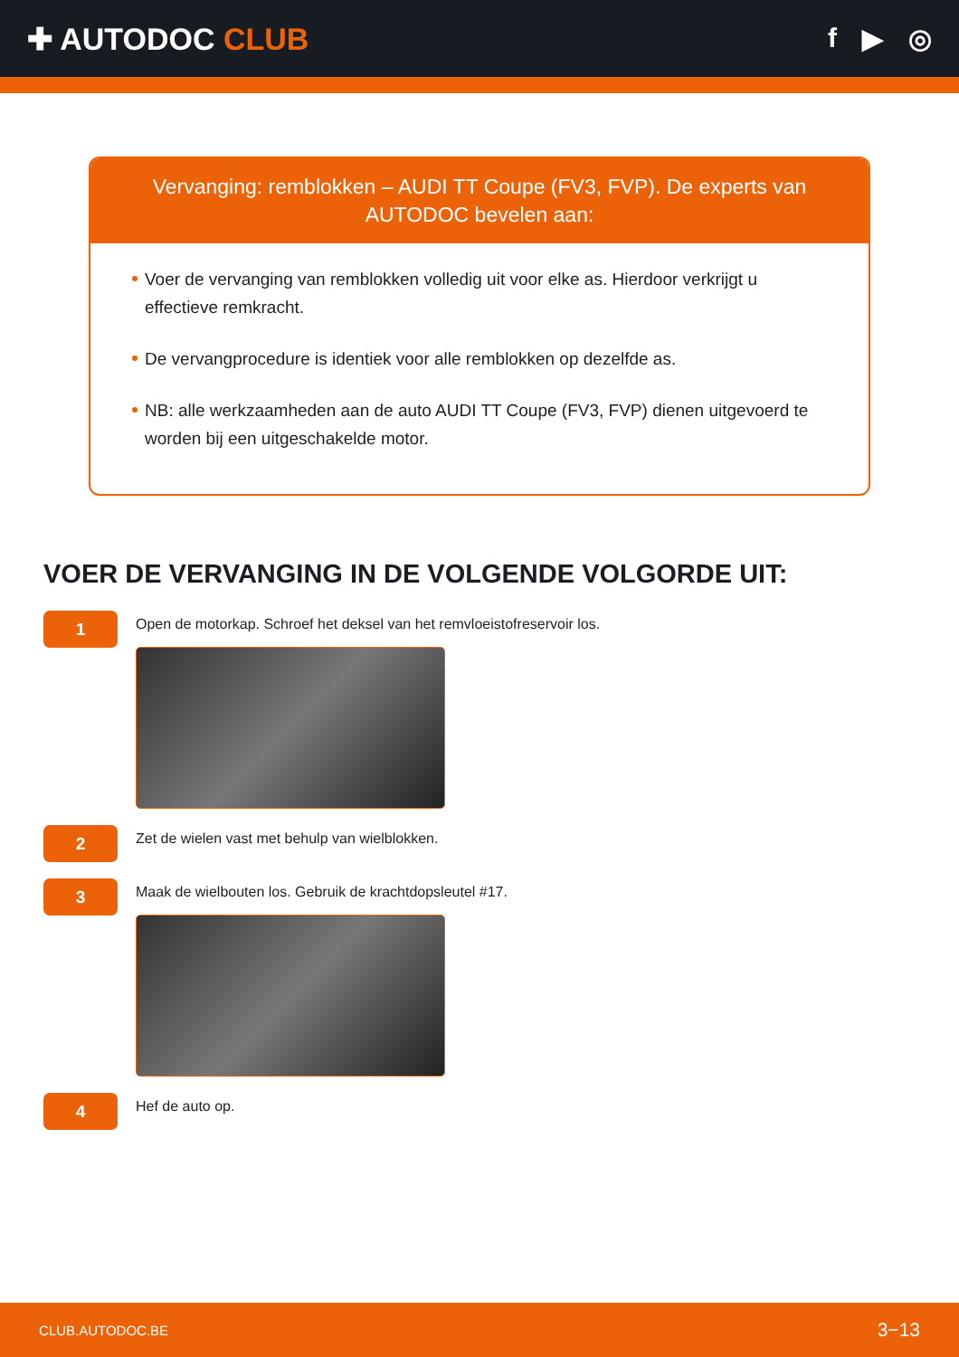✚ AUTODOC CLUB f ▶ ◎
Vervanging: remblokken – AUDI TT Coupe (FV3, FVP). De experts van AUTODOC bevelen aan:
Voer de vervanging van remblokken volledig uit voor elke as. Hierdoor verkrijgt u effectieve remkracht.
De vervangprocedure is identiek voor alle remblokken op dezelfde as.
NB: alle werkzaamheden aan de auto AUDI TT Coupe (FV3, FVP) dienen uitgevoerd te worden bij een uitgeschakelde motor.
VOER DE VERVANGING IN DE VOLGENDE VOLGORDE UIT:
1
Open de motorkap. Schroef het deksel van het remvloeistofreservoir los.
2
Zet de wielen vast met behulp van wielblokken.
3
Maak de wielbouten los. Gebruik de krachtdopsleutel #17.
4
Hef de auto op.
CLUB.AUTODOC.BE 3−13